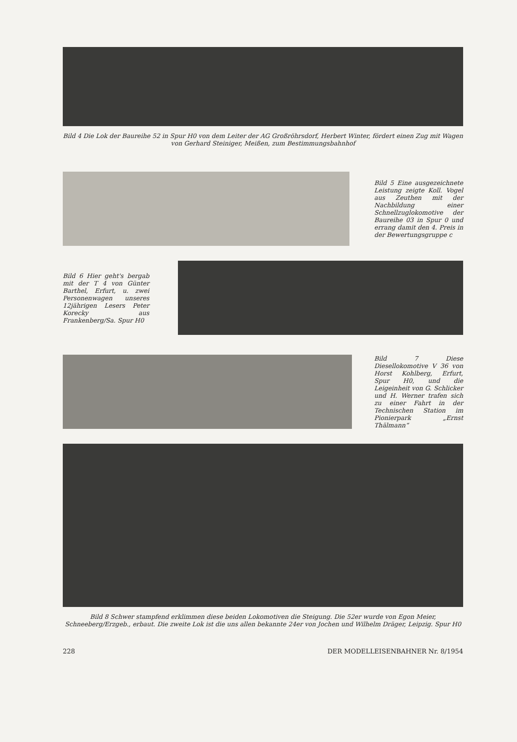Bild 4 Die Lok der Baureihe 52 in Spur H0 von dem Leiter der AG Großröhrsdorf, Herbert Winter, fördert einen Zug mit Wagen von Gerhard Steiniger, Meißen, zum Bestimmungsbahnhof
Bild 5 Eine ausgezeichnete Leistung zeigte Koll. Vogel aus Zeuthen mit der Nachbildung einer Schnellzuglokomotive der Baureihe 03 in Spur 0 und errang damit den 4. Preis in der Bewertungsgruppe c
Bild 6 Hier geht's bergab mit der T 4 von Günter Barthel, Erfurt, u. zwei Personenwagen unseres 12jährigen Lesers Peter Korecky aus Frankenberg/Sa. Spur H0
Bild 7 Diese Diesellokomotive V 36 von Horst Kohlberg, Erfurt, Spur H0, und die Leigeinheit von G. Schlicker und H. Werner trafen sich zu einer Fahrt in der Technischen Station im Pionierpark „Ernst Thälmann“
Bild 8 Schwer stampfend erklimmen diese beiden Lokomotiven die Steigung. Die 52er wurde von Egon Meier, Schneeberg/Erzgeb., erbaut. Die zweite Lok ist die uns allen bekannte 24er von Jochen und Wilhelm Dräger, Leipzig. Spur H0
228 DER MODELLEISENBAHNER Nr. 8/1954